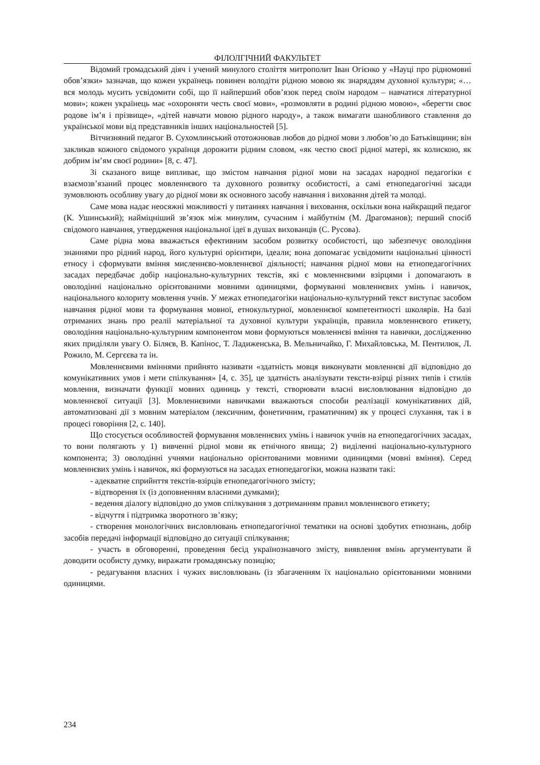ФІЛОЛГІЧНИЙ ФАКУЛЬТЕТ
Відомий громадський діяч і учений минулого століття митрополит Іван Огієнко у «Науці про рідномовні обов’язки» зазначав, що кожен українець повинен володіти рідною мовою як знаряддям духовної культури; «… вся молодь мусить усвідомити собі, що її найперший обов’язок перед своїм народом – навчатися літературної мови»; кожен українець має «охороняти честь своєї мови», «розмовляти в родині рідною мовою», «берегти своє родове ім’я і прізвище», «дітей навчати мовою рідного народу», а також вимагати шанобливого ставлення до української мови від представників інших національностей [5].
Вітчизняний педагог В. Сухомлинський ототожнював любов до рідної мови з любов’ю до Батьківщини; він закликав кожного свідомого українця дорожити рідним словом, «як честю своєї рідної матері, як колискою, як добрим ім’ям своєї родини» [8, с. 47].
Зі сказаного вище випливає, що змістом навчання рідної мови на засадах народної педагогіки є взаємозв’язаний процес мовленнєвого та духовного розвитку особистості, а самі етнопедагогічні засади зумовлюють особливу увагу до рідної мови як основного засобу навчання і виховання дітей та молоді.
Саме мова надає неосяжні можливості у питаннях навчання і виховання, оскільки вона найкращий педагог (К. Ушинський); найміцніший зв’язок між минулим, сучасним і майбутнім (М. Драгоманов); перший спосіб свідомого навчання, утвердження національної ідеї в душах вихованців (С. Русова).
Саме рідна мова вважається ефективним засобом розвитку особистості, що забезпечує оволодіння знаннями про рідний народ, його культурні орієнтири, ідеали; вона допомагає усвідомити національні цінності етносу і сформувати вміння мисленнєво-мовленнєвої діяльності; навчання рідної мови на етнопедагогічних засадах передбачає добір національно-культурних текстів, які є мовленнєвими взірцями і допомагають в оволодінні національно орієнтованими мовними одиницями, формуванні мовленнєвих умінь і навичок, національного колориту мовлення учнів. У межах етнопедагогіки національно-культурний текст виступає засобом навчання рідної мови та формування мовної, етнокультурної, мовленнєвої компетентності школярів. На базі отриманих знань про реалії матеріальної та духовної культури українців, правила мовленнєвого етикету, оволодіння національно-культурним компонентом мови формуються мовленнєві вміння та навички, дослідженню яких приділяли увагу О. Біляєв, В. Капінос, Т. Ладиженська, В. Мельничайко, Г. Михайловська, М. Пентилюк, Л. Рожило, М. Сергєєва та ін.
Мовленнєвими вміннями прийнято називати «здатність мовця виконувати мовленнєві дії відповідно до комунікативних умов і мети спілкування» [4, с. 35], це здатність аналізувати тексти-взірці різних типів і стилів мовлення, визначати функції мовних одиниць у тексті, створювати власні висловлювання відповідно до мовленнєвої ситуації [3]. Мовленнєвими навичками вважаються способи реалізації комунікативних дій, автоматизовані дії з мовним матеріалом (лексичним, фонетичним, граматичним) як у процесі слухання, так і в процесі говоріння [2, с. 140].
Що стосується особливостей формування мовленнєвих умінь і навичок учнів на етнопедагогічних засадах, то вони полягають у 1) вивченні рідної мови як етнічного явища; 2) виділенні національно-культурного компонента; 3) оволодінні учнями національно орієнтованими мовними одиницями (мовні вміння). Серед мовленнєвих умінь і навичок, які формуються на засадах етнопедагогіки, можна назвати такі:
- адекватне сприйнття текстів-взірців етнопедагогічного змісту;
- відтворення їх (із доповненням власними думками);
- ведення діалогу відповідно до умов спілкування з дотриманням правил мовленнєвого етикету;
- відчуття і підтримка зворотного зв’язку;
- створення монологічних висловлювань етнопедагогічної тематики на основі здобутих етнознань, добір засобів передачі інформації відповідно до ситуації спілкування;
- участь в обговоренні, проведення бесід українознавчого змісту, виявлення вмінь аргументувати й доводити особисту думку, виражати громадянську позицію;
- редагування власних і чужих висловлювань (із збагаченням їх національно орієнтованими мовними одиницями.
234